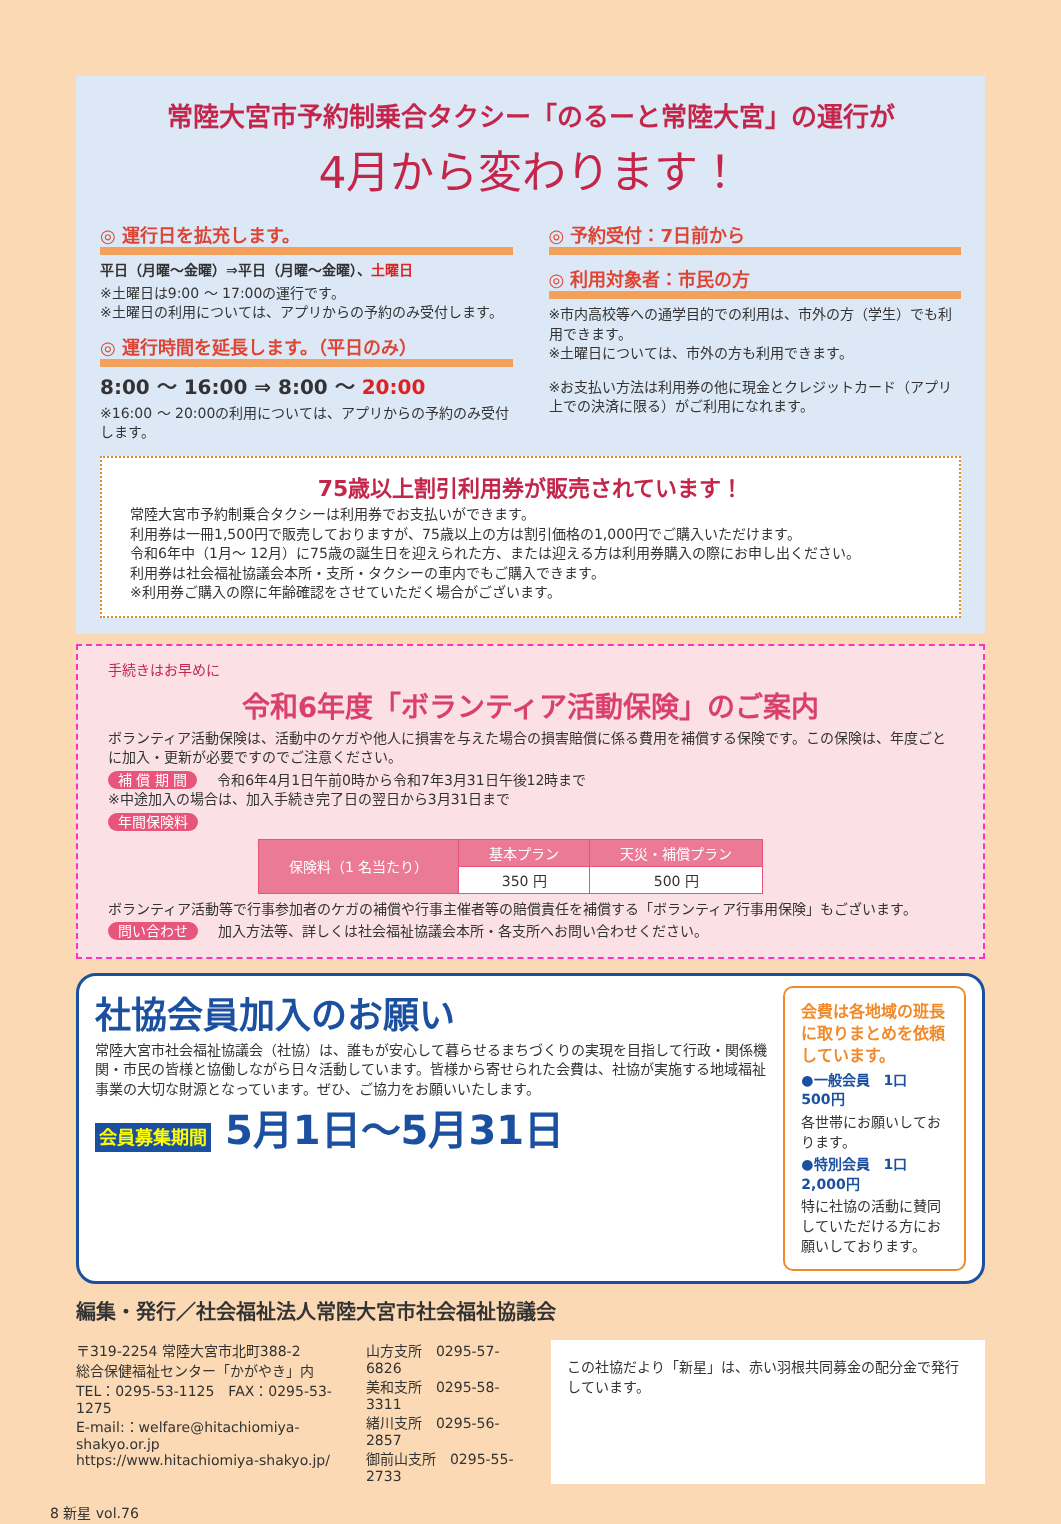常陸大宮市予約制乗合タクシー「のるーと常陸大宮」の運行が
4月から変わります！
◎ 運行日を拡充します。
平日（月曜～金曜）⇒平日（月曜～金曜）、土曜日
※土曜日は9:00 ～ 17:00の運行です。
※土曜日の利用については、アプリからの予約のみ受付します。
◎ 運行時間を延長します。（平日のみ）
8:00 ～ 16:00 ⇒ 8:00 ～ 20:00
※16:00 ～ 20:00の利用については、アプリからの予約のみ受付します。
◎ 予約受付：7日前から
◎ 利用対象者：市民の方
※市内高校等への通学目的での利用は、市外の方（学生）でも利用できます。
※土曜日については、市外の方も利用できます。
※お支払い方法は利用券の他に現金とクレジットカード（アプリ上での決済に限る）がご利用になれます。
75歳以上割引利用券が販売されています！
常陸大宮市予約制乗合タクシーは利用券でお支払いができます。
利用券は一冊1,500円で販売しておりますが、75歳以上の方は割引価格の1,000円でご購入いただけます。
令和6年中（1月～ 12月）に75歳の誕生日を迎えられた方、または迎える方は利用券購入の際にお申し出ください。
利用券は社会福祉協議会本所・支所・タクシーの車内でもご購入できます。
※利用券ご購入の際に年齢確認をさせていただく場合がございます。
手続きはお早めに
令和6年度「ボランティア活動保険」のご案内
ボランティア活動保険は、活動中のケガや他人に損害を与えた場合の損害賠償に係る費用を補償する保険です。この保険は、年度ごとに加入・更新が必要ですのでご注意ください。
補 償 期 間 令和6年4月1日午前0時から令和7年3月31日午後12時まで
※中途加入の場合は、加入手続き完了日の翌日から3月31日まで
年間保険料
| 保険料（1 名当たり） | 基本プラン | 天災・補償プラン |
| --- | --- | --- |
| | 350 円 | 500 円 |
ボランティア活動等で行事参加者のケガの補償や行事主催者等の賠償責任を補償する「ボランティア行事用保険」もございます。
問い合わせ 加入方法等、詳しくは社会福祉協議会本所・各支所へお問い合わせください。
社協会員加入のお願い
常陸大宮市社会福祉協議会（社協）は、誰もが安心して暮らせるまちづくりの実現を目指して行政・関係機関・市民の皆様と協働しながら日々活動しています。皆様から寄せられた会費は、社協が実施する地域福祉事業の大切な財源となっています。ぜひ、ご協力をお願いいたします。
会員募集期間 5月1日～5月31日
会費は各地域の班長に取りまとめを依頼しています。
●一般会員　1口　500円
各世帯にお願いしております。
●特別会員　1口　2,000円
特に社協の活動に賛同していただける方にお願いしております。
編集・発行／社会福祉法人常陸大宮市社会福祉協議会
〒319-2254 常陸大宮市北町388-2
総合保健福祉センター「かがやき」内
TEL：0295-53-1125　FAX：0295-53-1275
E-mail:：welfare@hitachiomiya-shakyo.or.jp
https://www.hitachiomiya-shakyo.jp/
山方支所　0295-57-6826
美和支所　0295-58-3311
緒川支所　0295-56-2857
御前山支所　0295-55-2733
この社協だより「新星」は、赤い羽根共同募金の配分金で発行しています。
8 新星 vol.76